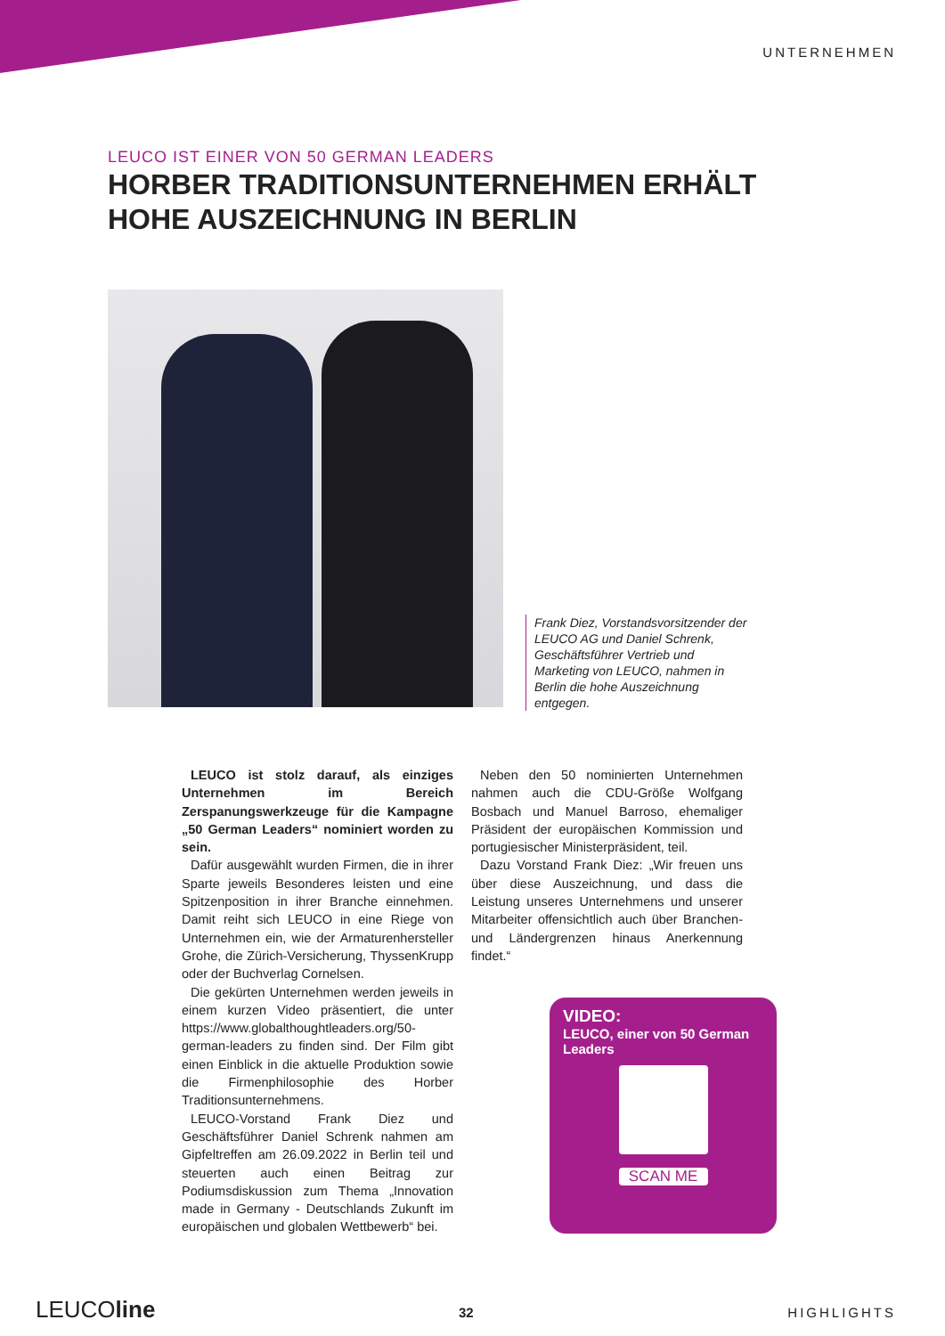UNTERNEHMEN
LEUCO IST EINER VON 50 GERMAN LEADERS
HORBER TRADITIONSUNTERNEHMEN ERHÄLT
HOHE AUSZEICHNUNG IN BERLIN
Frank Diez, Vorstandsvorsitzender der LEUCO AG und Daniel Schrenk, Geschäftsführer Vertrieb und Marketing von LEUCO, nahmen in Berlin die hohe Auszeichnung entgegen.
LEUCO ist stolz darauf, als einziges Unternehmen im Bereich Zerspanungswerkzeuge für die Kampagne „50 German Leaders“ nominiert worden zu sein.
Dafür ausgewählt wurden Firmen, die in ihrer Sparte jeweils Besonderes leisten und eine Spitzenposition in ihrer Branche einnehmen. Damit reiht sich LEUCO in eine Riege von Unternehmen ein, wie der Armaturenhersteller Grohe, die Zürich-Versicherung, ThyssenKrupp oder der Buchverlag Cornelsen.
Die gekürten Unternehmen werden jeweils in einem kurzen Video präsentiert, die unter https://www.globalthoughtleaders.org/50-german-leaders zu finden sind. Der Film gibt einen Einblick in die aktuelle Produktion sowie die Firmenphilosophie des Horber Traditionsunternehmens.
LEUCO-Vorstand Frank Diez und Geschäftsführer Daniel Schrenk nahmen am Gipfeltreffen am 26.09.2022 in Berlin teil und steuerten auch einen Beitrag zur Podiumsdiskussion zum Thema „Innovation made in Germany - Deutschlands Zukunft im europäischen und globalen Wettbewerb“ bei.
Neben den 50 nominierten Unternehmen nahmen auch die CDU-Größe Wolfgang Bosbach und Manuel Barroso, ehemaliger Präsident der europäischen Kommission und portugiesischer Ministerpräsident, teil.
Dazu Vorstand Frank Diez: „Wir freuen uns über diese Auszeichnung, und dass die Leistung unseres Unternehmens und unserer Mitarbeiter offensichtlich auch über Branchen- und Ländergrenzen hinaus Anerkennung findet.“
VIDEO:
LEUCO, einer von 50 German Leaders
SCAN ME
LEUCOline 32 HIGHLIGHTS